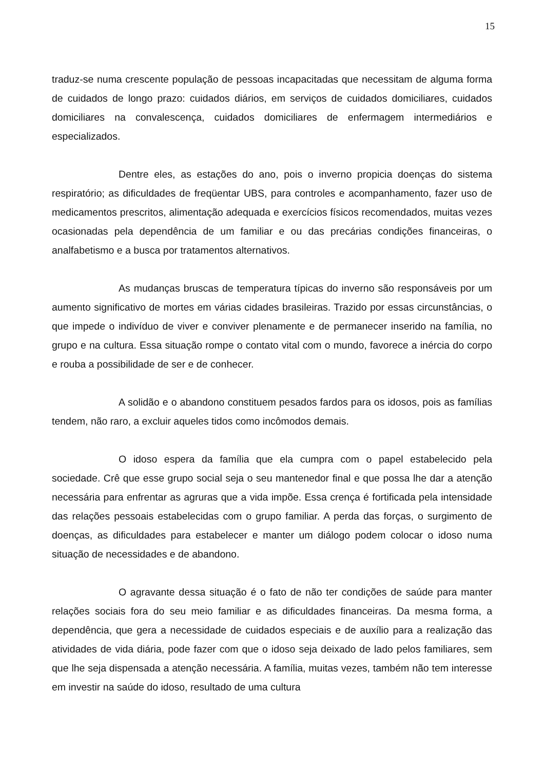15
traduz-se numa crescente população de pessoas incapacitadas que necessitam de alguma forma de cuidados de longo prazo: cuidados diários, em serviços de cuidados domiciliares, cuidados domiciliares na convalescença, cuidados domiciliares de enfermagem intermediários e especializados.
Dentre eles, as estações do ano, pois o inverno propicia doenças do sistema respiratório; as dificuldades de freqüentar UBS, para controles e acompanhamento, fazer uso de medicamentos prescritos, alimentação adequada e exercícios físicos recomendados, muitas vezes ocasionadas pela dependência de um familiar e ou das precárias condições financeiras, o analfabetismo e a busca por tratamentos alternativos.
As mudanças bruscas de temperatura típicas do inverno são responsáveis por um aumento significativo de mortes em várias cidades brasileiras. Trazido por essas circunstâncias, o que impede o indivíduo de viver e conviver plenamente e de permanecer inserido na família, no grupo e na cultura. Essa situação rompe o contato vital com o mundo, favorece a inércia do corpo e rouba a possibilidade de ser e de conhecer.
A solidão e o abandono constituem pesados fardos para os idosos, pois as famílias tendem, não raro, a excluir aqueles tidos como incômodos demais.
O idoso espera da família que ela cumpra com o papel estabelecido pela sociedade. Crê que esse grupo social seja o seu mantenedor final e que possa lhe dar a atenção necessária para enfrentar as agruras que a vida impõe. Essa crença é fortificada pela intensidade das relações pessoais estabelecidas com o grupo familiar. A perda das forças, o surgimento de doenças, as dificuldades para estabelecer e manter um diálogo podem colocar o idoso numa situação de necessidades e de abandono.
O agravante dessa situação é o fato de não ter condições de saúde para manter relações sociais fora do seu meio familiar e as dificuldades financeiras. Da mesma forma, a dependência, que gera a necessidade de cuidados especiais e de auxílio para a realização das atividades de vida diária, pode fazer com que o idoso seja deixado de lado pelos familiares, sem que lhe seja dispensada a atenção necessária. A família, muitas vezes, também não tem interesse em investir na saúde do idoso, resultado de uma cultura